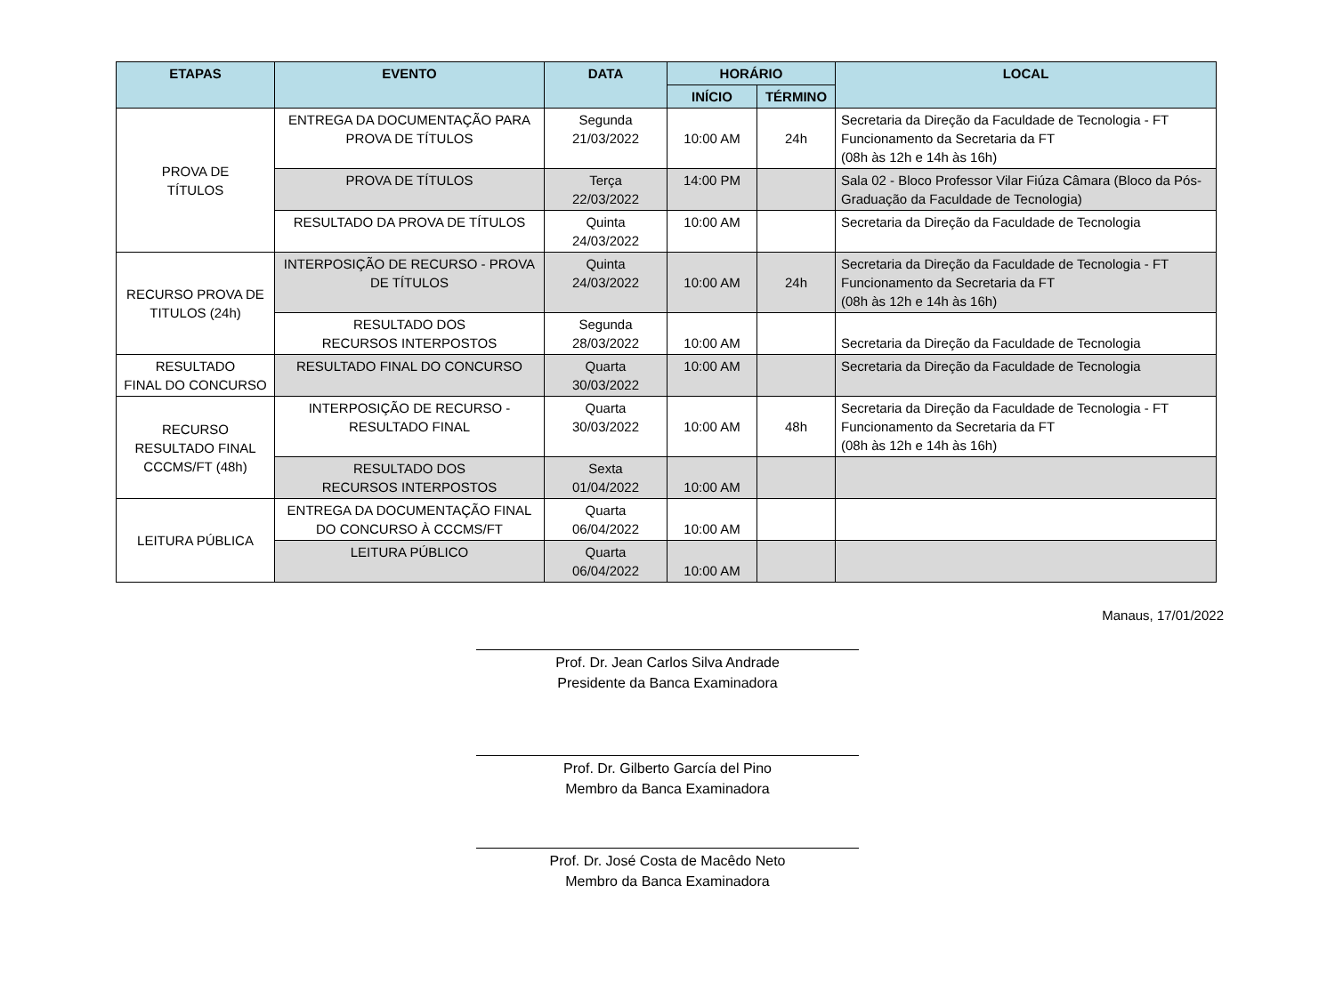| ETAPAS | EVENTO | DATA | HORÁRIO | | LOCAL |
| --- | --- | --- | --- | --- | --- |
| | | | INÍCIO | TÉRMINO | |
| PROVA DE TÍTULOS | ENTREGA DA DOCUMENTAÇÃO PARA PROVA DE TÍTULOS | Segunda 21/03/2022 | 10:00 AM | 24h | Secretaria da Direção da Faculdade de Tecnologia - FT Funcionamento da Secretaria da FT (08h às 12h e 14h às 16h) |
| | PROVA DE TÍTULOS | Terça 22/03/2022 | 14:00 PM | | Sala 02 - Bloco Professor Vilar Fiúza Câmara (Bloco da Pós-Graduação da Faculdade de Tecnologia) |
| | RESULTADO DA PROVA DE TÍTULOS | Quinta 24/03/2022 | 10:00 AM | | Secretaria da Direção da Faculdade de Tecnologia |
| RECURSO PROVA DE TITULOS (24h) | INTERPOSIÇÃO DE RECURSO - PROVA DE TÍTULOS | Quinta 24/03/2022 | 10:00 AM | 24h | Secretaria da Direção da Faculdade de Tecnologia - FT Funcionamento da Secretaria da FT (08h às 12h e 14h às 16h) |
| | RESULTADO DOS RECURSOS INTERPOSTOS | Segunda 28/03/2022 | 10:00 AM | | Secretaria da Direção da Faculdade de Tecnologia |
| RESULTADO FINAL DO CONCURSO | RESULTADO FINAL DO CONCURSO | Quarta 30/03/2022 | 10:00 AM | | Secretaria da Direção da Faculdade de Tecnologia |
| RECURSO RESULTADO FINAL CCCMS/FT (48h) | INTERPOSIÇÃO DE RECURSO -RESULTADO FINAL | Quarta 30/03/2022 | 10:00 AM | 48h | Secretaria da Direção da Faculdade de Tecnologia - FT Funcionamento da Secretaria da FT (08h às 12h e 14h às 16h) |
| | RESULTADO DOS RECURSOS INTERPOSTOS | Sexta 01/04/2022 | 10:00 AM | | |
| LEITURA PÚBLICA | ENTREGA DA DOCUMENTAÇÃO FINAL DO CONCURSO À CCCMS/FT | Quarta 06/04/2022 | 10:00 AM | | |
| | LEITURA PÚBLICO | Quarta 06/04/2022 | 10:00 AM | | |
Manaus, 17/01/2022
Prof. Dr. Jean Carlos Silva Andrade
Presidente da Banca Examinadora
Prof. Dr. Gilberto García del Pino
Membro da Banca Examinadora
Prof. Dr. José Costa de Macêdo Neto
Membro da Banca Examinadora